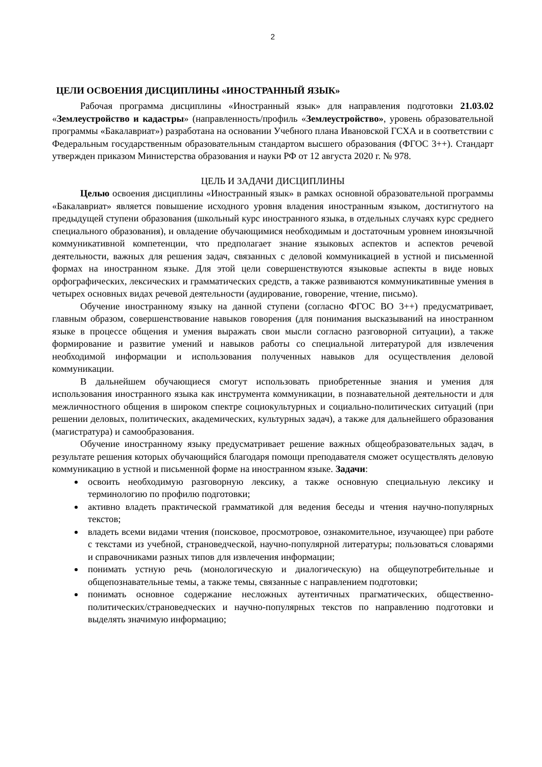2
ЦЕЛИ ОСВОЕНИЯ ДИСЦИПЛИНЫ «ИНОСТРАННЫЙ ЯЗЫК»
Рабочая программа дисциплины «Иностранный язык» для направления подготовки 21.03.02 «Землеустройство и кадастры» (направленность/профиль «Землеустройство», уровень образовательной программы «Бакалавриат») разработана на основании Учебного плана Ивановской ГСХА и в соответствии с Федеральным государственным образовательным стандартом высшего образования (ФГОС 3++). Стандарт утвержден приказом Министерства образования и науки РФ от 12 августа 2020 г. № 978.
ЦЕЛЬ И ЗАДАЧИ ДИСЦИПЛИНЫ
Целью освоения дисциплины «Иностранный язык» в рамках основной образовательной программы «Бакалавриат» является повышение исходного уровня владения иностранным языком, достигнутого на предыдущей ступени образования (школьный курс иностранного языка, в отдельных случаях курс среднего специального образования), и овладение обучающимися необходимым и достаточным уровнем иноязычной коммуникативной компетенции, что предполагает знание языковых аспектов и аспектов речевой деятельности, важных для решения задач, связанных с деловой коммуникацией в устной и письменной формах на иностранном языке. Для этой цели совершенствуются языковые аспекты в виде новых орфографических, лексических и грамматических средств, а также развиваются коммуникативные умения в четырех основных видах речевой деятельности (аудирование, говорение, чтение, письмо).
Обучение иностранному языку на данной ступени (согласно ФГОС ВО 3++) предусматривает, главным образом, совершенствование навыков говорения (для понимания высказываний на иностранном языке в процессе общения и умения выражать свои мысли согласно разговорной ситуации), а также формирование и развитие умений и навыков работы со специальной литературой для извлечения необходимой информации и использования полученных навыков для осуществления деловой коммуникации.
В дальнейшем обучающиеся смогут использовать приобретенные знания и умения для использования иностранного языка как инструмента коммуникации, в познавательной деятельности и для межличностного общения в широком спектре социокультурных и социально-политических ситуаций (при решении деловых, политических, академических, культурных задач), а также для дальнейшего образования (магистратура) и самообразования.
Обучение иностранному языку предусматривает решение важных общеобразовательных задач, в результате решения которых обучающийся благодаря помощи преподавателя сможет осуществлять деловую коммуникацию в устной и письменной форме на иностранном языке. Задачи:
освоить необходимую разговорную лексику, а также основную специальную лексику и терминологию по профилю подготовки;
активно владеть практической грамматикой для ведения беседы и чтения научно-популярных текстов;
владеть всеми видами чтения (поисковое, просмотровое, ознакомительное, изучающее) при работе с текстами из учебной, страноведческой, научно-популярной литературы; пользоваться словарями и справочниками разных типов для извлечения информации;
понимать устную речь (монологическую и диалогическую) на общеупотребительные и общепознавательные темы, а также темы, связанные с направлением подготовки;
понимать основное содержание несложных аутентичных прагматических, общественно-политических/страноведческих и научно-популярных текстов по направлению подготовки и выделять значимую информацию;